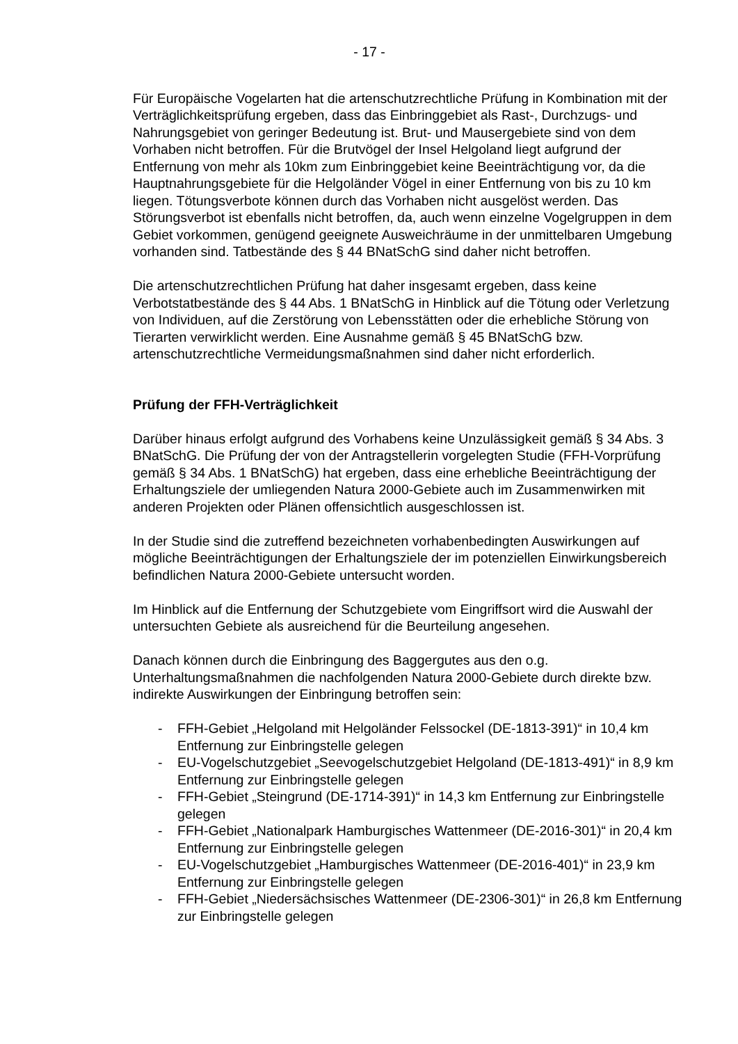- 17 -
Für Europäische Vogelarten hat die artenschutzrechtliche Prüfung in Kombination mit der Verträglichkeitsprüfung ergeben, dass das Einbringgebiet als Rast-, Durchzugs- und Nahrungsgebiet von geringer Bedeutung ist. Brut- und Mausergebiete sind von dem Vorhaben nicht betroffen. Für die Brutvögel der Insel Helgoland liegt aufgrund der Entfernung von mehr als 10km zum Einbringgebiet keine Beeinträchtigung vor, da die Hauptnahrungsgebiete für die Helgoländer Vögel in einer Entfernung von bis zu 10 km liegen. Tötungsverbote können durch das Vorhaben nicht ausgelöst werden. Das Störungsverbot ist ebenfalls nicht betroffen, da, auch wenn einzelne Vogelgruppen in dem Gebiet vorkommen, genügend geeignete Ausweichräume in der unmittelbaren Umgebung vorhanden sind. Tatbestände des § 44 BNatSchG sind daher nicht betroffen.
Die artenschutzrechtlichen Prüfung hat daher insgesamt ergeben, dass keine Verbotstatbestände des § 44 Abs. 1 BNatSchG in Hinblick auf die Tötung oder Verletzung von Individuen, auf die Zerstörung von Lebensstätten oder die erhebliche Störung von Tierarten verwirklicht werden. Eine Ausnahme gemäß § 45 BNatSchG bzw. artenschutzrechtliche Vermeidungsmaßnahmen sind daher nicht erforderlich.
Prüfung der FFH-Verträglichkeit
Darüber hinaus erfolgt aufgrund des Vorhabens keine Unzulässigkeit gemäß § 34 Abs. 3 BNatSchG. Die Prüfung der von der Antragstellerin vorgelegten Studie (FFH-Vorprüfung gemäß § 34 Abs. 1 BNatSchG) hat ergeben, dass eine erhebliche Beeinträchtigung der Erhaltungsziele der umliegenden Natura 2000-Gebiete auch im Zusammenwirken mit anderen Projekten oder Plänen offensichtlich ausgeschlossen ist.
In der Studie sind die zutreffend bezeichneten vorhabenbedingten Auswirkungen auf mögliche Beeinträchtigungen der Erhaltungsziele der im potenziellen Einwirkungsbereich befindlichen Natura 2000-Gebiete untersucht worden.
Im Hinblick auf die Entfernung der Schutzgebiete vom Eingriffsort wird die Auswahl der untersuchten Gebiete als ausreichend für die Beurteilung angesehen.
Danach können durch die Einbringung des Baggergutes aus den o.g. Unterhaltungsmaßnahmen die nachfolgenden Natura 2000-Gebiete durch direkte bzw. indirekte Auswirkungen der Einbringung betroffen sein:
- FFH-Gebiet „Helgoland mit Helgoländer Felssockel (DE-1813-391)“ in 10,4 km Entfernung zur Einbringstelle gelegen
- EU-Vogelschutzgebiet „Seevogelschutzgebiet Helgoland (DE-1813-491)“ in 8,9 km Entfernung zur Einbringstelle gelegen
- FFH-Gebiet „Steingrund (DE-1714-391)“ in 14,3 km Entfernung zur Einbringstelle gelegen
- FFH-Gebiet „Nationalpark Hamburgisches Wattenmeer (DE-2016-301)“ in 20,4 km Entfernung zur Einbringstelle gelegen
- EU-Vogelschutzgebiet „Hamburgisches Wattenmeer (DE-2016-401)“ in 23,9 km Entfernung zur Einbringstelle gelegen
- FFH-Gebiet „Niedersächsisches Wattenmeer (DE-2306-301)“ in 26,8 km Entfernung zur Einbringstelle gelegen